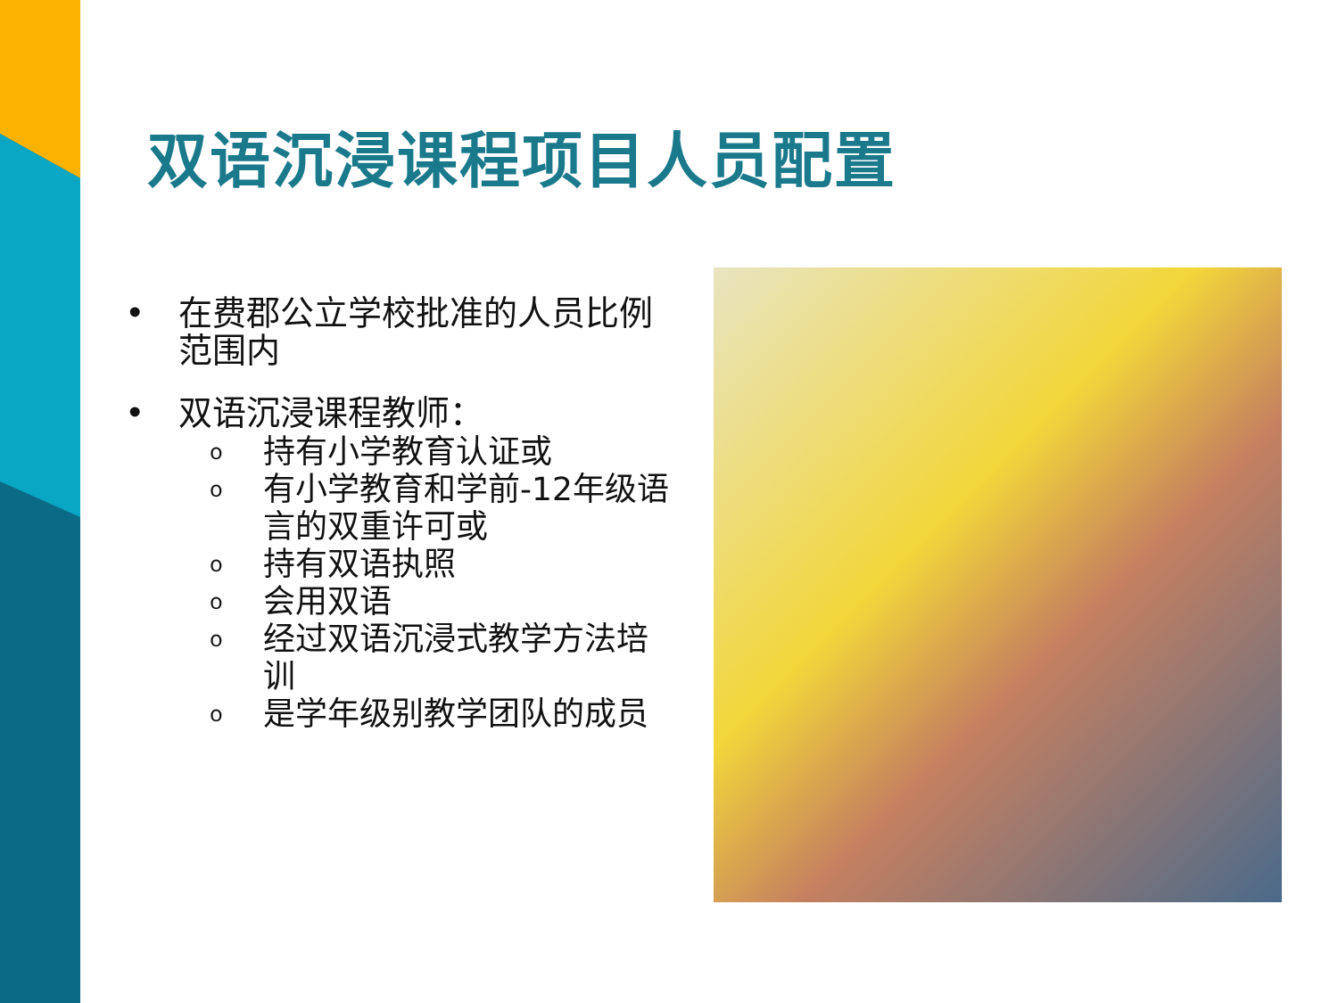双语沉浸课程项目人员配置
• 在费郡公立学校批准的人员比例范围内
• 双语沉浸课程教师：
o持有小学教育认证或
o有小学教育和学前-12年级语言的双重许可或
o持有双语执照
o会用双语
o经过双语沉浸式教学方法培训
o是学年级别教学团队的成员